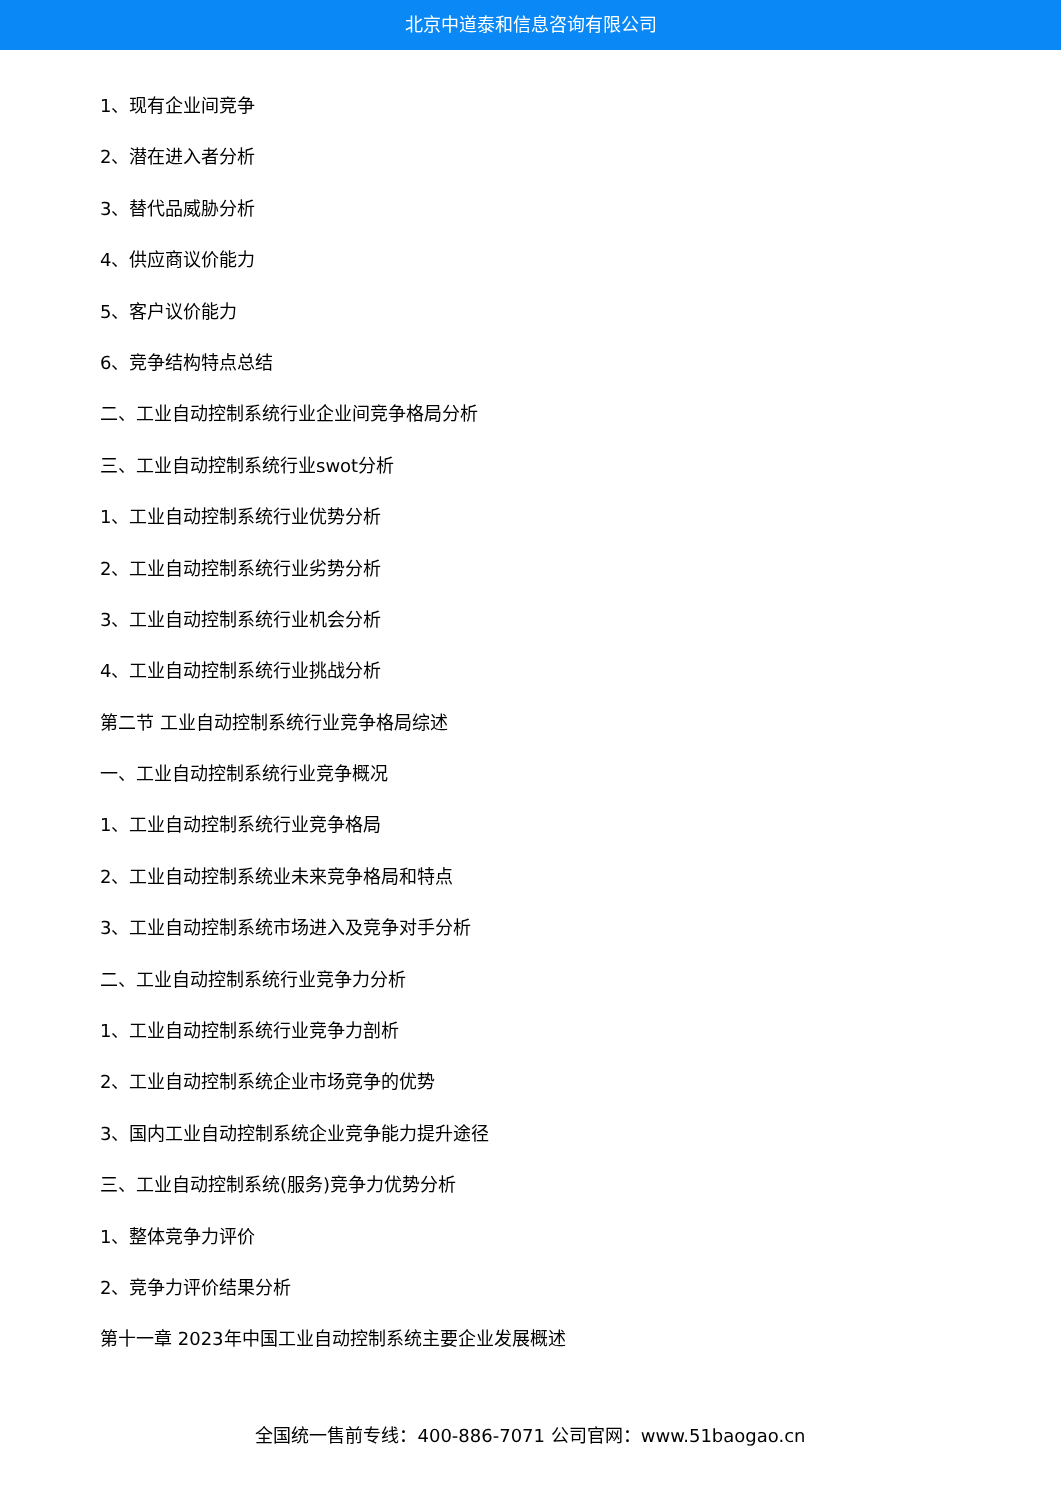北京中道泰和信息咨询有限公司
1、现有企业间竞争
2、潜在进入者分析
3、替代品威胁分析
4、供应商议价能力
5、客户议价能力
6、竞争结构特点总结
二、工业自动控制系统行业企业间竞争格局分析
三、工业自动控制系统行业swot分析
1、工业自动控制系统行业优势分析
2、工业自动控制系统行业劣势分析
3、工业自动控制系统行业机会分析
4、工业自动控制系统行业挑战分析
第二节 工业自动控制系统行业竞争格局综述
一、工业自动控制系统行业竞争概况
1、工业自动控制系统行业竞争格局
2、工业自动控制系统业未来竞争格局和特点
3、工业自动控制系统市场进入及竞争对手分析
二、工业自动控制系统行业竞争力分析
1、工业自动控制系统行业竞争力剖析
2、工业自动控制系统企业市场竞争的优势
3、国内工业自动控制系统企业竞争能力提升途径
三、工业自动控制系统(服务)竞争力优势分析
1、整体竞争力评价
2、竞争力评价结果分析
第十一章 2023年中国工业自动控制系统主要企业发展概述
全国统一售前专线：400-886-7071 公司官网：www.51baogao.cn